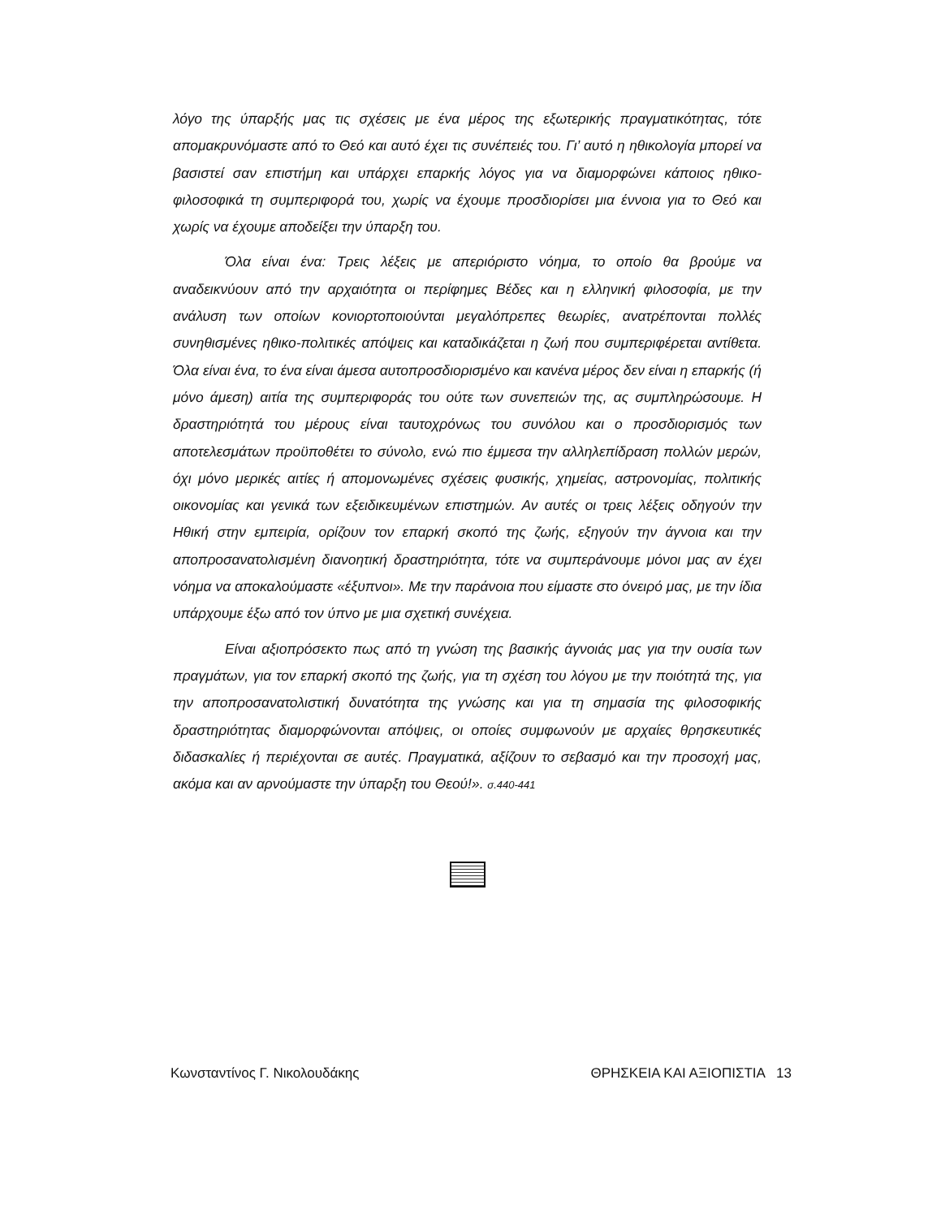λόγο της ύπαρξής μας τις σχέσεις με ένα μέρος της εξωτερικής πραγματικότητας, τότε απομακρυνόμαστε από το Θεό και αυτό έχει τις συνέπειές του. Γι’ αυτό η ηθικολογία μπορεί να βασιστεί σαν επιστήμη και υπάρχει επαρκής λόγος για να διαμορφώνει κάποιος ηθικο-φιλοσοφικά τη συμπεριφορά του, χωρίς να έχουμε προσδιορίσει μια έννοια για το Θεό και χωρίς να έχουμε αποδείξει την ύπαρξη του.
Όλα είναι ένα: Τρεις λέξεις με απεριόριστο νόημα, το οποίο θα βρούμε να αναδεικνύουν από την αρχαιότητα οι περίφημες Βέδες και η ελληνική φιλοσοφία, με την ανάλυση των οποίων κονιορτοποιούνται μεγαλόπρεπες θεωρίες, ανατρέπονται πολλές συνηθισμένες ηθικο-πολιτικές απόψεις και καταδικάζεται η ζωή που συμπεριφέρεται αντίθετα. Όλα είναι ένα, το ένα είναι άμεσα αυτοπροσδιορισμένο και κανένα μέρος δεν είναι η επαρκής (ή μόνο άμεση) αιτία της συμπεριφοράς του ούτε των συνεπειών της, ας συμπληρώσουμε. Η δραστηριότητά του μέρους είναι ταυτοχρόνως του συνόλου και ο προσδιορισμός των αποτελεσμάτων προϋποθέτει το σύνολο, ενώ πιο έμμεσα την αλληλεπίδραση πολλών μερών, όχι μόνο μερικές αιτίες ή απομονωμένες σχέσεις φυσικής, χημείας, αστρονομίας, πολιτικής οικονομίας και γενικά των εξειδικευμένων επιστημών. Αν αυτές οι τρεις λέξεις οδηγούν την Ηθική στην εμπειρία, ορίζουν τον επαρκή σκοπό της ζωής, εξηγούν την άγνοια και την αποπροσανατολισμένη διανοητική δραστηριότητα, τότε να συμπεράνουμε μόνοι μας αν έχει νόημα να αποκαλούμαστε «έξυπνοι». Με την παράνοια που είμαστε στο όνειρό μας, με την ίδια υπάρχουμε έξω από τον ύπνο με μια σχετική συνέχεια.
Είναι αξιοπρόσεκτο πως από τη γνώση της βασικής άγνοιάς μας για την ουσία των πραγμάτων, για τον επαρκή σκοπό της ζωής, για τη σχέση του λόγου με την ποιότητά της, για την αποπροσανατολιστική δυνατότητα της γνώσης και για τη σημασία της φιλοσοφικής δραστηριότητας διαμορφώνονται απόψεις, οι οποίες συμφωνούν με αρχαίες θρησκευτικές διδασκαλίες ή περιέχονται σε αυτές. Πραγματικά, αξίζουν το σεβασμό και την προσοχή μας, ακόμα και αν αρνούμαστε την ύπαρξη του Θεού!». σ.440-441
Κωνσταντίνος Γ. Νικολουδάκης ΘΡΗΣΚΕΙΑ ΚΑΙ ΑΞΙΟΠΙΣΤΙΑ 13